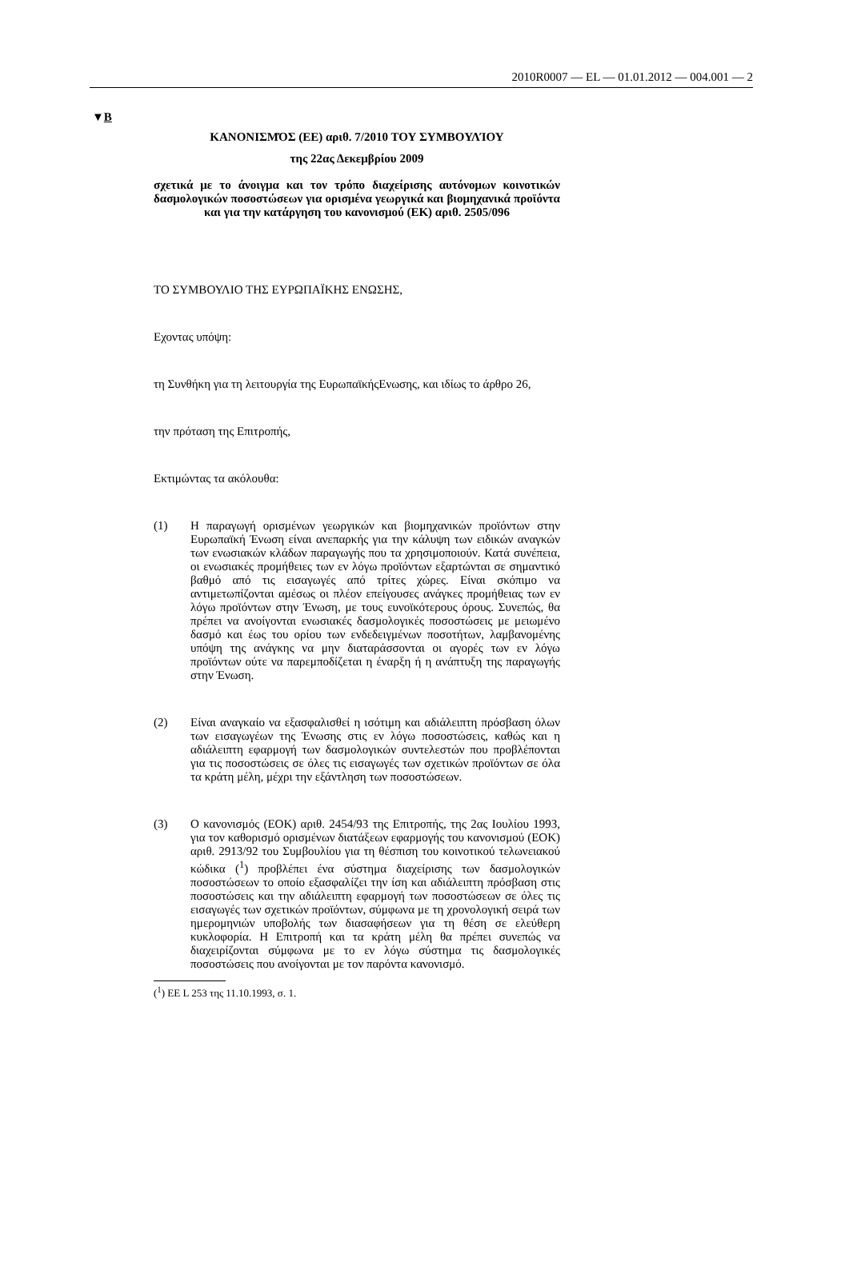2010R0007 — EL — 01.01.2012 — 004.001 — 2
▼B
ΚΑΝΟΝΙΣΜΌΣ (ΕΕ) αριθ. 7/2010 ΤΟΥ ΣΥΜΒΟΥΛΊΟΥ
της 22ας Δεκεμβρίου 2009
σχετικά με το άνοιγμα και τον τρόπο διαχείρισης αυτόνομων κοινοτικών δασμολογικών ποσοστώσεων για ορισμένα γεωργικά και βιομηχανικά προϊόντα και για την κατάργηση του κανονισμού (ΕΚ) αριθ. 2505/096
ΤΟ ΣΥΜΒΟΥΛΙΟ ΤΗΣ ΕΥΡΩΠΑΪΚΗΣ ΕΝΩΣΗΣ,
Εχοντας υπόψη:
τη Συνθήκη για τη λειτουργία της ΕυρωπαϊκήςΕνωσης, και ιδίως το άρθρο 26,
την πρόταση της Επιτροπής,
Εκτιμώντας τα ακόλουθα:
(1) Η παραγωγή ορισμένων γεωργικών και βιομηχανικών προϊόντων στην Ευρωπαϊκή Ένωση είναι ανεπαρκής για την κάλυψη των ειδικών αναγκών των ενωσιακών κλάδων παραγωγής που τα χρησιμοποιούν. Κατά συνέπεια, οι ενωσιακές προμήθειες των εν λόγω προϊόντων εξαρτώνται σε σημαντικό βαθμό από τις εισαγωγές από τρίτες χώρες. Είναι σκόπιμο να αντιμετωπίζονται αμέσως οι πλέον επείγουσες ανάγκες προμήθειας των εν λόγω προϊόντων στην Ένωση, με τους ευνοϊκότερους όρους. Συνεπώς, θα πρέπει να ανοίγονται ενωσιακές δασμολογικές ποσοστώσεις με μειωμένο δασμό και έως του ορίου των ενδεδειγμένων ποσοτήτων, λαμβανομένης υπόψη της ανάγκης να μην διαταράσσονται οι αγορές των εν λόγω προϊόντων ούτε να παρεμποδίζεται η έναρξη ή η ανάπτυξη της παραγωγής στην Ένωση.
(2) Είναι αναγκαίο να εξασφαλισθεί η ισότιμη και αδιάλειπτη πρόσβαση όλων των εισαγωγέων της Ένωσης στις εν λόγω ποσοστώσεις, καθώς και η αδιάλειπτη εφαρμογή των δασμολογικών συντελεστών που προβλέπονται για τις ποσοστώσεις σε όλες τις εισαγωγές των σχετικών προϊόντων σε όλα τα κράτη μέλη, μέχρι την εξάντληση των ποσοστώσεων.
(3) Ο κανονισμός (ΕΟΚ) αριθ. 2454/93 της Επιτροπής, της 2ας Ιουλίου 1993, για τον καθορισμό ορισμένων διατάξεων εφαρμογής του κανονισμού (ΕΟΚ) αριθ. 2913/92 του Συμβουλίου για τη θέσπιση του κοινοτικού τελωνειακού κώδικα (<sup>1</sup>) προβλέπει ένα σύστημα διαχείρισης των δασμολογικών ποσοστώσεων το οποίο εξασφαλίζει την ίση και αδιάλειπτη πρόσβαση στις ποσοστώσεις και την αδιάλειπτη εφαρμογή των ποσοστώσεων σε όλες τις εισαγωγές των σχετικών προϊόντων, σύμφωνα με τη χρονολογική σειρά των ημερομηνιών υποβολής των διασαφήσεων για τη θέση σε ελεύθερη κυκλοφορία. Η Επιτροπή και τα κράτη μέλη θα πρέπει συνεπώς να διαχειρίζονται σύμφωνα με το εν λόγω σύστημα τις δασμολογικές ποσοστώσεις που ανοίγονται με τον παρόντα κανονισμό.
(<sup>1</sup>) ΕΕ L 253 της 11.10.1993, σ. 1.